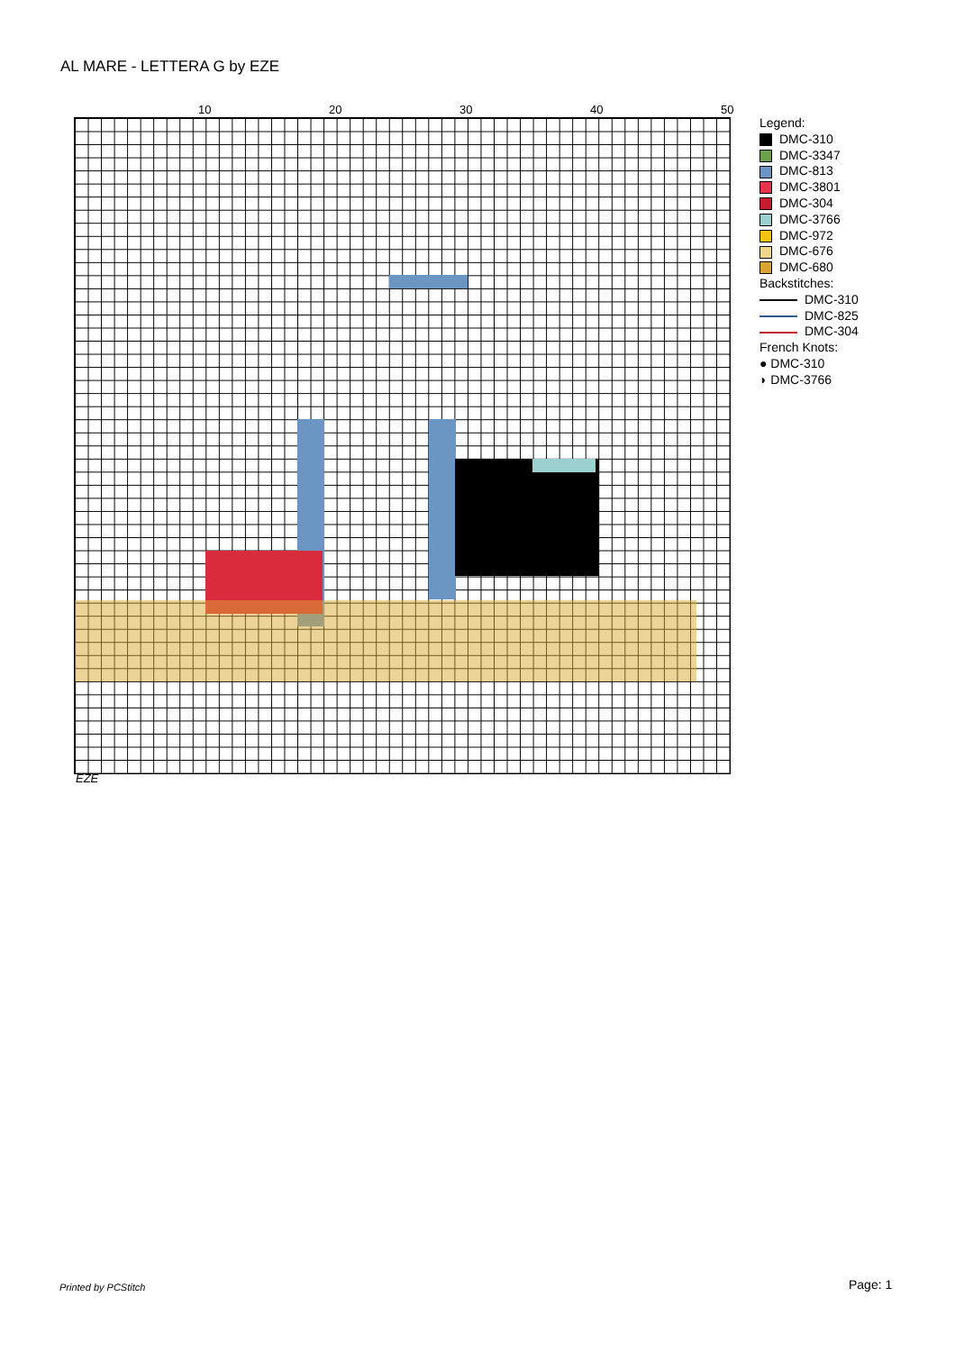AL MARE - LETTERA G by EZE
10 20 30 40 50
EZE
Legend:
DMC-310
DMC-3347
DMC-813
DMC-3801
DMC-304
DMC-3766
DMC-972
DMC-676
DMC-680
Backstitches:
DMC-310
DMC-825
DMC-304
French Knots:
● DMC-310
◗ DMC-3766
Printed by PCStitch Page: 1